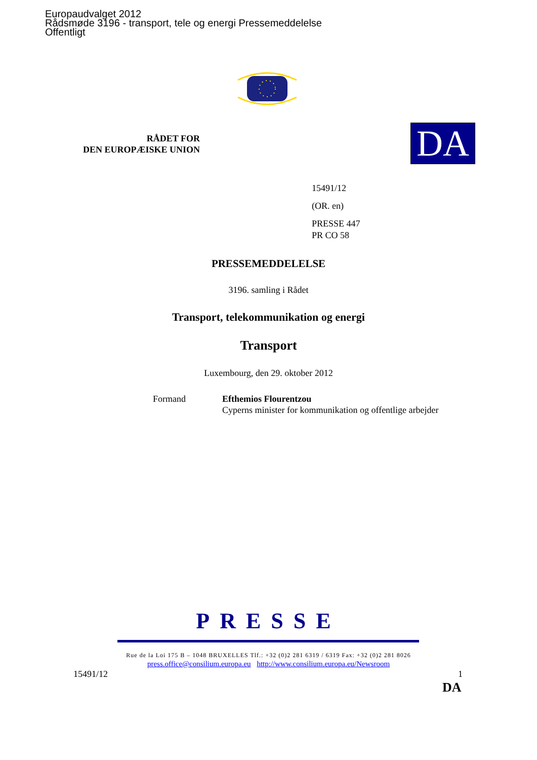Europaudvalget 2012
Rådsmøde 3196 - transport, tele og energi Pressemeddelelse
Offentligt
RÅDET FOR
DEN EUROPÆISKE UNION
DA
15491/12
(OR. en)
PRESSE 447
PR CO 58
PRESSEMEDDELELSE
3196. samling i Rådet
Transport, telekommunikation og energi
Transport
Luxembourg, den 29. oktober 2012
Formand Efthemios Flourentzou
Cyperns minister for kommunikation og offentlige arbejder
PRESSE
Rue de la Loi 175 B – 1048 BRUXELLES Tlf.: +32 (0)2 281 6319 / 6319 Fax: +32 (0)2 281 8026
press.office@consilium.europa.eu http://www.consilium.europa.eu/Newsroom
15491/12 1
DA